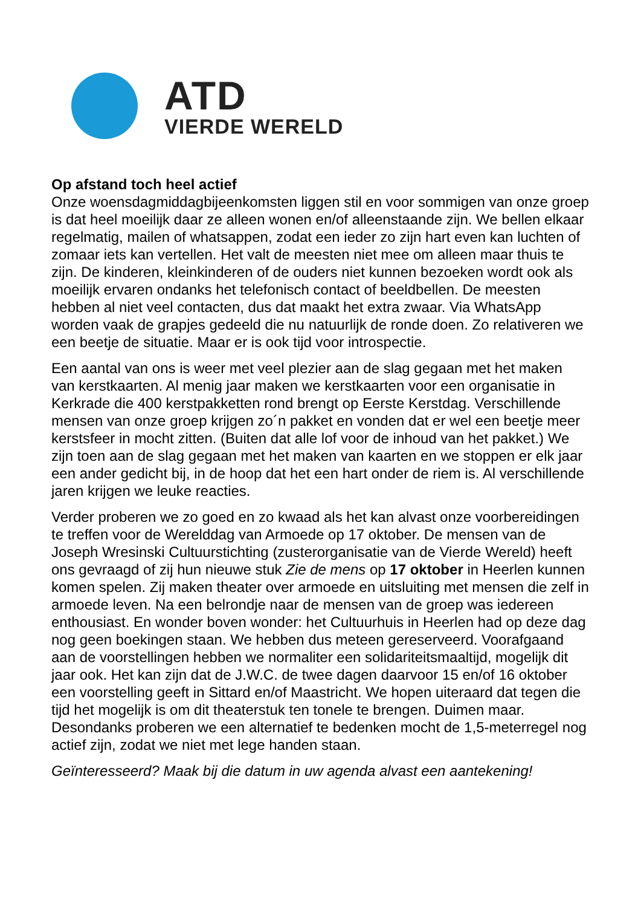ATD
VIERDE WERELD
Op afstand toch heel actief
Onze woensdagmiddagbijeenkomsten liggen stil en voor sommigen van onze groep is dat heel moeilijk daar ze alleen wonen en/of alleenstaande zijn. We bellen elkaar regelmatig, mailen of whatsappen, zodat een ieder zo zijn hart even kan luchten of zomaar iets kan vertellen. Het valt de meesten niet mee om alleen maar thuis te zijn. De kinderen, kleinkinderen of de ouders niet kunnen bezoeken wordt ook als moeilijk ervaren ondanks het telefonisch contact of beeldbellen. De meesten hebben al niet veel contacten, dus dat maakt het extra zwaar. Via WhatsApp worden vaak de grapjes gedeeld die nu natuurlijk de ronde doen. Zo relativeren we een beetje de situatie. Maar er is ook tijd voor introspectie.
Een aantal van ons is weer met veel plezier aan de slag gegaan met het maken van kerstkaarten. Al menig jaar maken we kerstkaarten voor een organisatie in Kerkrade die 400 kerstpakketten rond brengt op Eerste Kerstdag. Verschillende mensen van onze groep krijgen zo´n pakket en vonden dat er wel een beetje meer kerstsfeer in mocht zitten. (Buiten dat alle lof voor de inhoud van het pakket.) We zijn toen aan de slag gegaan met het maken van kaarten en we stoppen er elk jaar een ander gedicht bij, in de hoop dat het een hart onder de riem is. Al verschillende jaren krijgen we leuke reacties.
Verder proberen we zo goed en zo kwaad als het kan alvast onze voorbereidingen te treffen voor de Werelddag van Armoede op 17 oktober. De mensen van de Joseph Wresinski Cultuurstichting (zusterorganisatie van de Vierde Wereld) heeft ons gevraagd of zij hun nieuwe stuk Zie de mens op 17 oktober in Heerlen kunnen komen spelen. Zij maken theater over armoede en uitsluiting met mensen die zelf in armoede leven. Na een belrondje naar de mensen van de groep was iedereen enthousiast. En wonder boven wonder: het Cultuurhuis in Heerlen had op deze dag nog geen boekingen staan. We hebben dus meteen gereserveerd. Voorafgaand aan de voorstellingen hebben we normaliter een solidariteitsmaaltijd, mogelijk dit jaar ook. Het kan zijn dat de J.W.C. de twee dagen daarvoor 15 en/of 16 oktober een voorstelling geeft in Sittard en/of Maastricht. We hopen uiteraard dat tegen die tijd het mogelijk is om dit theaterstuk ten tonele te brengen. Duimen maar. Desondanks proberen we een alternatief te bedenken mocht de 1,5-meterregel nog actief zijn, zodat we niet met lege handen staan.
Geïnteresseerd? Maak bij die datum in uw agenda alvast een aantekening!